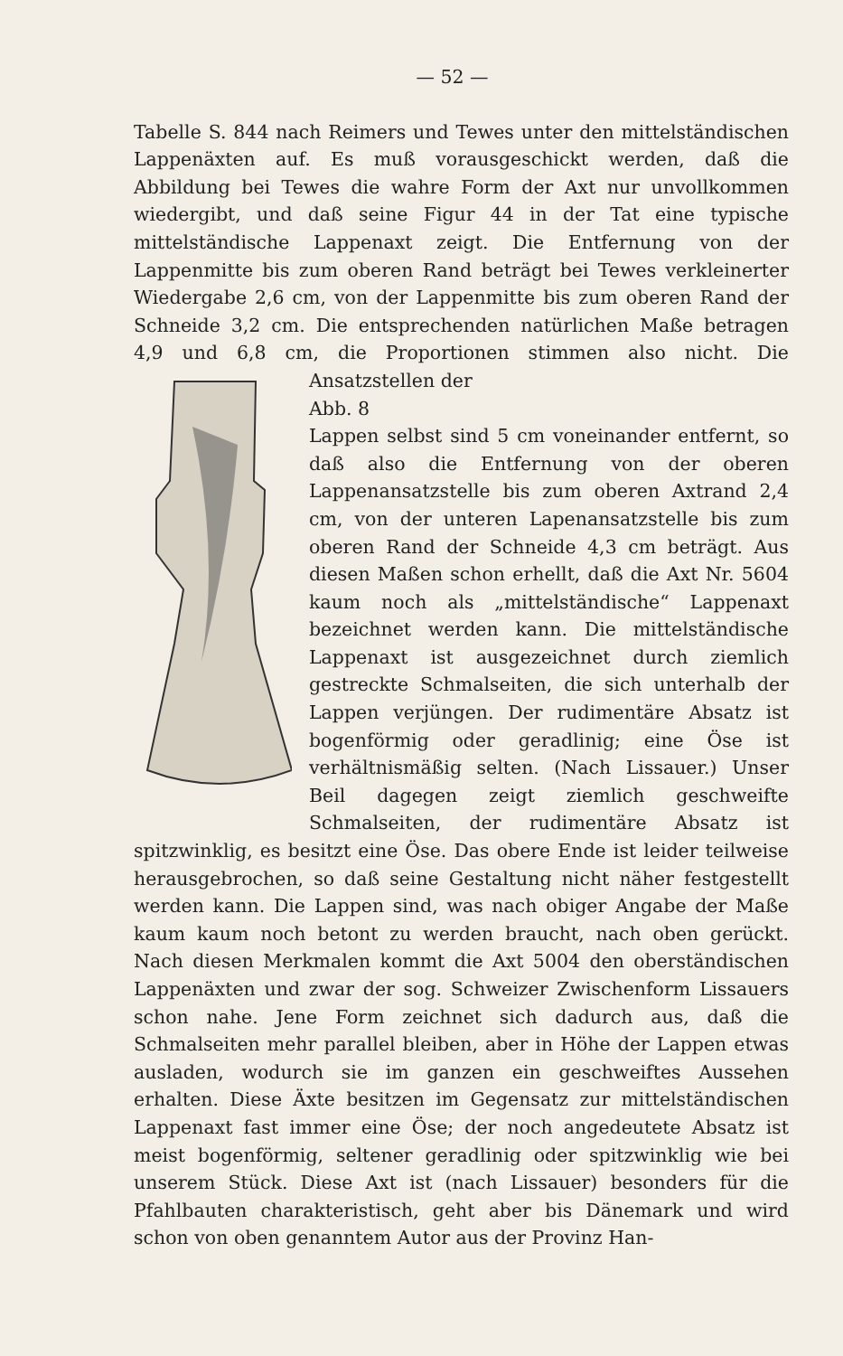— 52 —
Tabelle S. 844 nach Reimers und Tewes unter den mittelständischen Lappenäxten auf. Es muß vorausgeschickt werden, daß die Abbildung bei Tewes die wahre Form der Axt nur unvollkommen wiedergibt, und daß seine Figur 44 in der Tat eine typische mittelständische Lappenaxt zeigt. Die Entfernung von der Lappenmitte bis zum oberen Rand beträgt bei Tewes verkleinerter Wiedergabe 2,6 cm, von der Lappenmitte bis zum oberen Rand der Schneide 3,2 cm. Die entsprechenden natürlichen Maße betragen 4,9 und 6,8 cm, die Proportionen stimmen also nicht. Die Ansatzstellen der
Abb. 8
Lappen selbst sind 5 cm voneinander entfernt, so daß also die Entfernung von der oberen Lappenansatzstelle bis zum oberen Axtrand 2,4 cm, von der unteren Lapenansatzstelle bis zum oberen Rand der Schneide 4,3 cm beträgt. Aus diesen Maßen schon erhellt, daß die Axt Nr. 5604 kaum noch als „mittelständische“ Lappenaxt bezeichnet werden kann. Die mittelständische Lappenaxt ist ausgezeichnet durch ziemlich gestreckte Schmalseiten, die sich unterhalb der Lappen verjüngen. Der rudimentäre Absatz ist bogenförmig oder geradlinig; eine Öse ist verhältnismäßig selten. (Nach Lissauer.) Unser Beil dagegen zeigt ziemlich geschweifte Schmalseiten, der rudimentäre Absatz ist spitzwinklig, es besitzt eine Öse. Das obere Ende ist leider teilweise herausgebrochen, so daß seine Gestaltung nicht näher festgestellt werden kann. Die Lappen sind, was nach obiger Angabe der Maße kaum kaum noch betont zu werden braucht, nach oben gerückt. Nach diesen Merkmalen kommt die Axt 5004 den oberständischen Lappenäxten und zwar der sog. Schweizer Zwischenform Lissauers schon nahe. Jene Form zeichnet sich dadurch aus, daß die Schmalseiten mehr parallel bleiben, aber in Höhe der Lappen etwas ausladen, wodurch sie im ganzen ein geschweiftes Aussehen erhalten. Diese Äxte besitzen im Gegensatz zur mittelständischen Lappenaxt fast immer eine Öse; der noch angedeutete Absatz ist meist bogenförmig, seltener geradlinig oder spitzwinklig wie bei unserem Stück. Diese Axt ist (nach Lissauer) besonders für die Pfahlbauten charakteristisch, geht aber bis Dänemark und wird schon von oben genanntem Autor aus der Provinz Han-